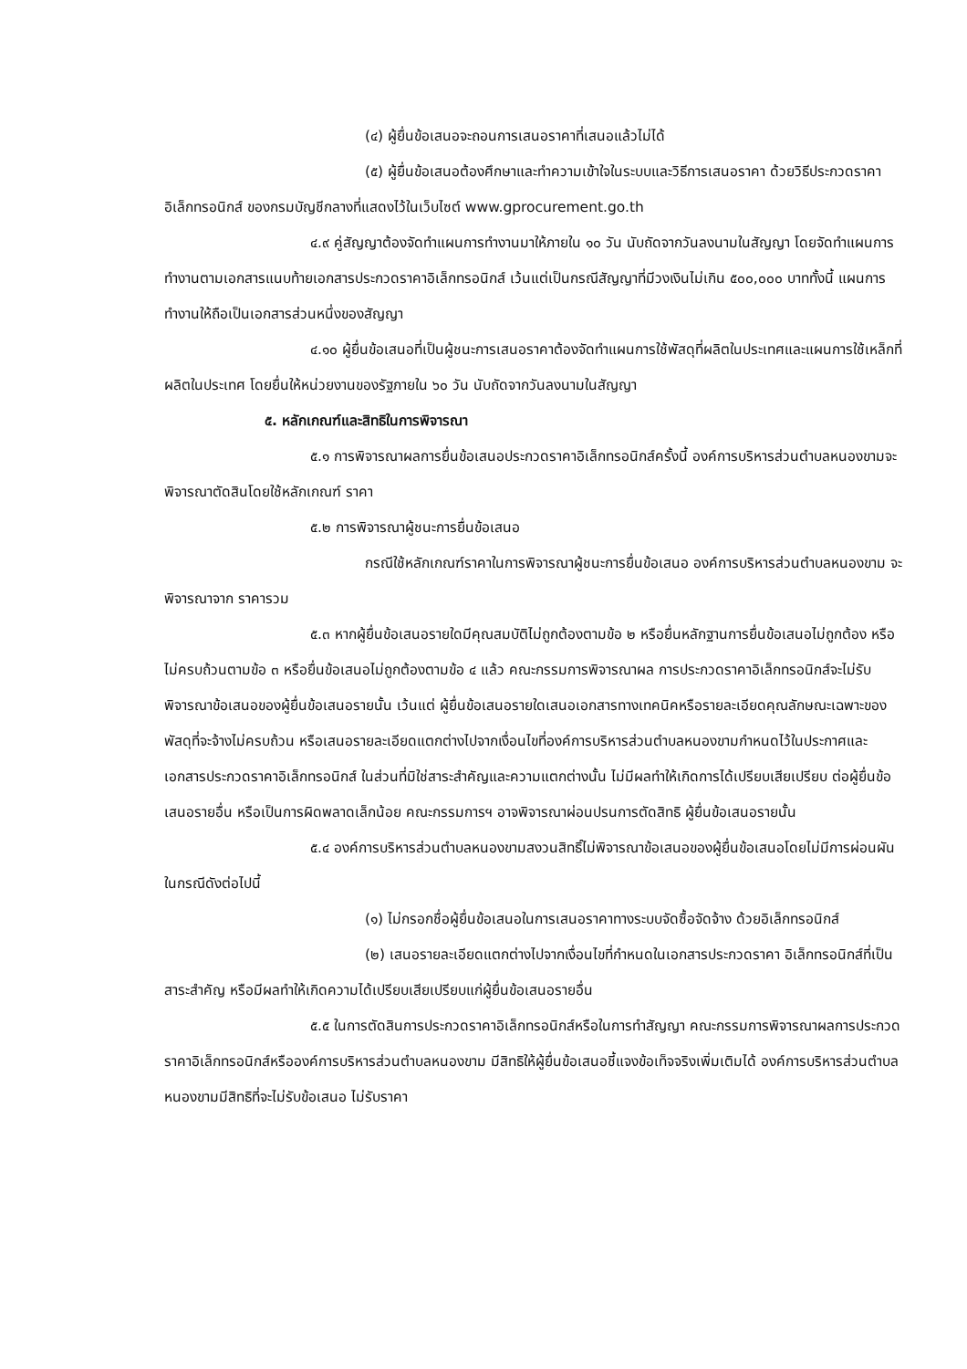(๔) ผู้ยื่นข้อเสนอจะถอนการเสนอราคาที่เสนอแล้วไม่ได้
(๕) ผู้ยื่นข้อเสนอต้องศึกษาและทำความเข้าใจในระบบและวิธีการเสนอราคา ด้วยวิธีประกวดราคาอิเล็กทรอนิกส์ ของกรมบัญชีกลางที่แสดงไว้ในเว็บไซต์ www.gprocurement.go.th
๔.๙ คู่สัญญาต้องจัดทำแผนการทำงานมาให้ภายใน ๑๐ วัน นับถัดจากวันลงนามในสัญญา โดยจัดทำแผนการทำงานตามเอกสารแนบท้ายเอกสารประกวดราคาอิเล็กทรอนิกส์ เว้นแต่เป็นกรณีสัญญาที่มีวงเงินไม่เกิน ๕๐๐,๐๐๐ บาททั้งนี้ แผนการทำงานให้ถือเป็นเอกสารส่วนหนึ่งของสัญญา
๔.๑๐ ผู้ยื่นข้อเสนอที่เป็นผู้ชนะการเสนอราคาต้องจัดทำแผนการใช้พัสดุที่ผลิตในประเทศและแผนการใช้เหล็กที่ผลิตในประเทศ โดยยื่นให้หน่วยงานของรัฐภายใน ๖๐ วัน นับถัดจากวันลงนามในสัญญา
๕. หลักเกณฑ์และสิทธิในการพิจารณา
๕.๑ การพิจารณาผลการยื่นข้อเสนอประกวดราคาอิเล็กทรอนิกส์ครั้งนี้ องค์การบริหารส่วนตำบลหนองขามจะพิจารณาตัดสินโดยใช้หลักเกณฑ์ ราคา
๕.๒ การพิจารณาผู้ชนะการยื่นข้อเสนอ
กรณีใช้หลักเกณฑ์ราคาในการพิจารณาผู้ชนะการยื่นข้อเสนอ องค์การบริหารส่วนตำบลหนองขาม จะพิจารณาจาก ราคารวม
๕.๓ หากผู้ยื่นข้อเสนอรายใดมีคุณสมบัติไม่ถูกต้องตามข้อ ๒ หรือยื่นหลักฐานการยื่นข้อเสนอไม่ถูกต้อง หรือไม่ครบถ้วนตามข้อ ๓ หรือยื่นข้อเสนอไม่ถูกต้องตามข้อ ๔ แล้ว คณะกรรมการพิจารณาผล การประกวดราคาอิเล็กทรอนิกส์จะไม่รับพิจารณาข้อเสนอของผู้ยื่นข้อเสนอรายนั้น เว้นแต่ ผู้ยื่นข้อเสนอรายใดเสนอเอกสารทางเทคนิคหรือรายละเอียดคุณลักษณะเฉพาะของพัสดุที่จะจ้างไม่ครบถ้วน หรือเสนอรายละเอียดแตกต่างไปจากเงื่อนไขที่องค์การบริหารส่วนตำบลหนองขามกำหนดไว้ในประกาศและเอกสารประกวดราคาอิเล็กทรอนิกส์ ในส่วนที่มิใช่สาระสำคัญและความแตกต่างนั้น ไม่มีผลทำให้เกิดการได้เปรียบเสียเปรียบ ต่อผู้ยื่นข้อเสนอรายอื่น หรือเป็นการผิดพลาดเล็กน้อย คณะกรรมการฯ อาจพิจารณาผ่อนปรนการตัดสิทธิ ผู้ยื่นข้อเสนอรายนั้น
๕.๔ องค์การบริหารส่วนตำบลหนองขามสงวนสิทธิ์ไม่พิจารณาข้อเสนอของผู้ยื่นข้อเสนอโดยไม่มีการผ่อนผัน ในกรณีดังต่อไปนี้
(๑) ไม่กรอกชื่อผู้ยื่นข้อเสนอในการเสนอราคาทางระบบจัดซื้อจัดจ้าง ด้วยอิเล็กทรอนิกส์
(๒) เสนอรายละเอียดแตกต่างไปจากเงื่อนไขที่กำหนดในเอกสารประกวดราคา อิเล็กทรอนิกส์ที่เป็นสาระสำคัญ หรือมีผลทำให้เกิดความได้เปรียบเสียเปรียบแก่ผู้ยื่นข้อเสนอรายอื่น
๕.๕ ในการตัดสินการประกวดราคาอิเล็กทรอนิกส์หรือในการทำสัญญา คณะกรรมการพิจารณาผลการประกวดราคาอิเล็กทรอนิกส์หรือองค์การบริหารส่วนตำบลหนองขาม มีสิทธิให้ผู้ยื่นข้อเสนอชี้แจงข้อเท็จจริงเพิ่มเติมได้ องค์การบริหารส่วนตำบลหนองขามมีสิทธิที่จะไม่รับข้อเสนอ ไม่รับราคา